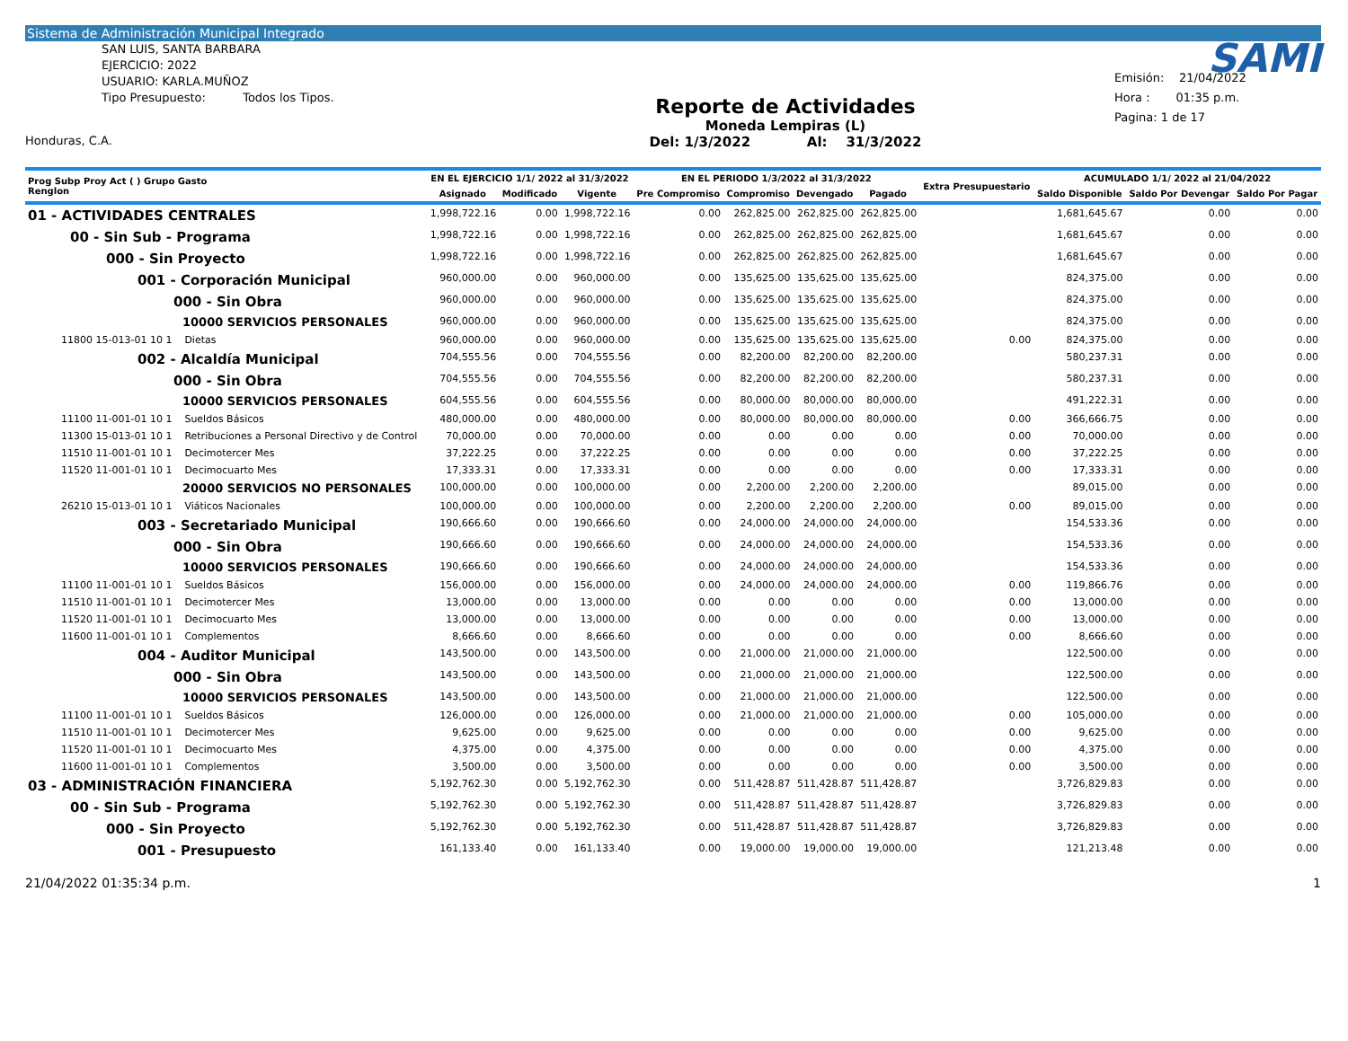Sistema de Administración Municipal Integrado
SAN LUIS, SANTA BARBARA
EJERCICIO: 2022
USUARIO: KARLA.MUÑOZ
Tipo Presupuesto: Todos los Tipos.
Honduras, C.A.
Reporte de Actividades
Moneda Lempiras (L)
Del: 1/3/2022 Al: 31/3/2022
SAMI
Emisión: 21/04/2022
Hora : 01:35 p.m.
Pagina: 1 de 17
| Prog Subp Proy Act ( ) Grupo Gasto Renglon | EN EL EJERCICIO 1/1/ 2022 al 31/3/2022 | | | EN EL PERIODO 1/3/2022 al 31/3/2022 | | | | Extra Presupuestario | ACUMULADO 1/1/ 2022 al 21/04/2022 | | |
| --- | --- | --- | --- | --- | --- | --- | --- | --- | --- | --- | --- |
| | Asignado | Modificado | Vigente | Pre Compromiso | Compromiso | Devengado | Pagado | | Saldo Disponible | Saldo Por Devengar | Saldo Por Pagar |
| 01 - ACTIVIDADES CENTRALES | 1,998,722.16 | 0.00 | 1,998,722.16 | 0.00 | 262,825.00 | 262,825.00 | 262,825.00 | | 1,681,645.67 | 0.00 | 0.00 |
| 00 - Sin Sub - Programa | 1,998,722.16 | 0.00 | 1,998,722.16 | 0.00 | 262,825.00 | 262,825.00 | 262,825.00 | | 1,681,645.67 | 0.00 | 0.00 |
| 000 - Sin Proyecto | 1,998,722.16 | 0.00 | 1,998,722.16 | 0.00 | 262,825.00 | 262,825.00 | 262,825.00 | | 1,681,645.67 | 0.00 | 0.00 |
| 001 - Corporación Municipal | 960,000.00 | 0.00 | 960,000.00 | 0.00 | 135,625.00 | 135,625.00 | 135,625.00 | | 824,375.00 | 0.00 | 0.00 |
| 000 - Sin Obra | 960,000.00 | 0.00 | 960,000.00 | 0.00 | 135,625.00 | 135,625.00 | 135,625.00 | | 824,375.00 | 0.00 | 0.00 |
| 10000 SERVICIOS PERSONALES | 960,000.00 | 0.00 | 960,000.00 | 0.00 | 135,625.00 | 135,625.00 | 135,625.00 | | 824,375.00 | 0.00 | 0.00 |
| 11800 15-013-01 10 1 Dietas | 960,000.00 | 0.00 | 960,000.00 | 0.00 | 135,625.00 | 135,625.00 | 135,625.00 | 0.00 | 824,375.00 | 0.00 | 0.00 |
| 002 - Alcaldía Municipal | 704,555.56 | 0.00 | 704,555.56 | 0.00 | 82,200.00 | 82,200.00 | 82,200.00 | | 580,237.31 | 0.00 | 0.00 |
| 000 - Sin Obra | 704,555.56 | 0.00 | 704,555.56 | 0.00 | 82,200.00 | 82,200.00 | 82,200.00 | | 580,237.31 | 0.00 | 0.00 |
| 10000 SERVICIOS PERSONALES | 604,555.56 | 0.00 | 604,555.56 | 0.00 | 80,000.00 | 80,000.00 | 80,000.00 | | 491,222.31 | 0.00 | 0.00 |
| 11100 11-001-01 10 1 Sueldos Básicos | 480,000.00 | 0.00 | 480,000.00 | 0.00 | 80,000.00 | 80,000.00 | 80,000.00 | 0.00 | 366,666.75 | 0.00 | 0.00 |
| 11300 15-013-01 10 1 Retribuciones a Personal Directivo y de Control | 70,000.00 | 0.00 | 70,000.00 | 0.00 | 0.00 | 0.00 | 0.00 | 0.00 | 70,000.00 | 0.00 | 0.00 |
| 11510 11-001-01 10 1 Decimotercer Mes | 37,222.25 | 0.00 | 37,222.25 | 0.00 | 0.00 | 0.00 | 0.00 | 0.00 | 37,222.25 | 0.00 | 0.00 |
| 11520 11-001-01 10 1 Decimocuarto Mes | 17,333.31 | 0.00 | 17,333.31 | 0.00 | 0.00 | 0.00 | 0.00 | 0.00 | 17,333.31 | 0.00 | 0.00 |
| 20000 SERVICIOS NO PERSONALES | 100,000.00 | 0.00 | 100,000.00 | 0.00 | 2,200.00 | 2,200.00 | 2,200.00 | | 89,015.00 | 0.00 | 0.00 |
| 26210 15-013-01 10 1 Viáticos Nacionales | 100,000.00 | 0.00 | 100,000.00 | 0.00 | 2,200.00 | 2,200.00 | 2,200.00 | 0.00 | 89,015.00 | 0.00 | 0.00 |
| 003 - Secretariado Municipal | 190,666.60 | 0.00 | 190,666.60 | 0.00 | 24,000.00 | 24,000.00 | 24,000.00 | | 154,533.36 | 0.00 | 0.00 |
| 000 - Sin Obra | 190,666.60 | 0.00 | 190,666.60 | 0.00 | 24,000.00 | 24,000.00 | 24,000.00 | | 154,533.36 | 0.00 | 0.00 |
| 10000 SERVICIOS PERSONALES | 190,666.60 | 0.00 | 190,666.60 | 0.00 | 24,000.00 | 24,000.00 | 24,000.00 | | 154,533.36 | 0.00 | 0.00 |
| 11100 11-001-01 10 1 Sueldos Básicos | 156,000.00 | 0.00 | 156,000.00 | 0.00 | 24,000.00 | 24,000.00 | 24,000.00 | 0.00 | 119,866.76 | 0.00 | 0.00 |
| 11510 11-001-01 10 1 Decimotercer Mes | 13,000.00 | 0.00 | 13,000.00 | 0.00 | 0.00 | 0.00 | 0.00 | 0.00 | 13,000.00 | 0.00 | 0.00 |
| 11520 11-001-01 10 1 Decimocuarto Mes | 13,000.00 | 0.00 | 13,000.00 | 0.00 | 0.00 | 0.00 | 0.00 | 0.00 | 13,000.00 | 0.00 | 0.00 |
| 11600 11-001-01 10 1 Complementos | 8,666.60 | 0.00 | 8,666.60 | 0.00 | 0.00 | 0.00 | 0.00 | 0.00 | 8,666.60 | 0.00 | 0.00 |
| 004 - Auditor Municipal | 143,500.00 | 0.00 | 143,500.00 | 0.00 | 21,000.00 | 21,000.00 | 21,000.00 | | 122,500.00 | 0.00 | 0.00 |
| 000 - Sin Obra | 143,500.00 | 0.00 | 143,500.00 | 0.00 | 21,000.00 | 21,000.00 | 21,000.00 | | 122,500.00 | 0.00 | 0.00 |
| 10000 SERVICIOS PERSONALES | 143,500.00 | 0.00 | 143,500.00 | 0.00 | 21,000.00 | 21,000.00 | 21,000.00 | | 122,500.00 | 0.00 | 0.00 |
| 11100 11-001-01 10 1 Sueldos Básicos | 126,000.00 | 0.00 | 126,000.00 | 0.00 | 21,000.00 | 21,000.00 | 21,000.00 | 0.00 | 105,000.00 | 0.00 | 0.00 |
| 11510 11-001-01 10 1 Decimotercer Mes | 9,625.00 | 0.00 | 9,625.00 | 0.00 | 0.00 | 0.00 | 0.00 | 0.00 | 9,625.00 | 0.00 | 0.00 |
| 11520 11-001-01 10 1 Decimocuarto Mes | 4,375.00 | 0.00 | 4,375.00 | 0.00 | 0.00 | 0.00 | 0.00 | 0.00 | 4,375.00 | 0.00 | 0.00 |
| 11600 11-001-01 10 1 Complementos | 3,500.00 | 0.00 | 3,500.00 | 0.00 | 0.00 | 0.00 | 0.00 | 0.00 | 3,500.00 | 0.00 | 0.00 |
| 03 - ADMINISTRACIÓN FINANCIERA | 5,192,762.30 | 0.00 | 5,192,762.30 | 0.00 | 511,428.87 | 511,428.87 | 511,428.87 | | 3,726,829.83 | 0.00 | 0.00 |
| 00 - Sin Sub - Programa | 5,192,762.30 | 0.00 | 5,192,762.30 | 0.00 | 511,428.87 | 511,428.87 | 511,428.87 | | 3,726,829.83 | 0.00 | 0.00 |
| 000 - Sin Proyecto | 5,192,762.30 | 0.00 | 5,192,762.30 | 0.00 | 511,428.87 | 511,428.87 | 511,428.87 | | 3,726,829.83 | 0.00 | 0.00 |
| 001 - Presupuesto | 161,133.40 | 0.00 | 161,133.40 | 0.00 | 19,000.00 | 19,000.00 | 19,000.00 | | 121,213.48 | 0.00 | 0.00 |
21/04/2022 01:35:34 p.m. 1